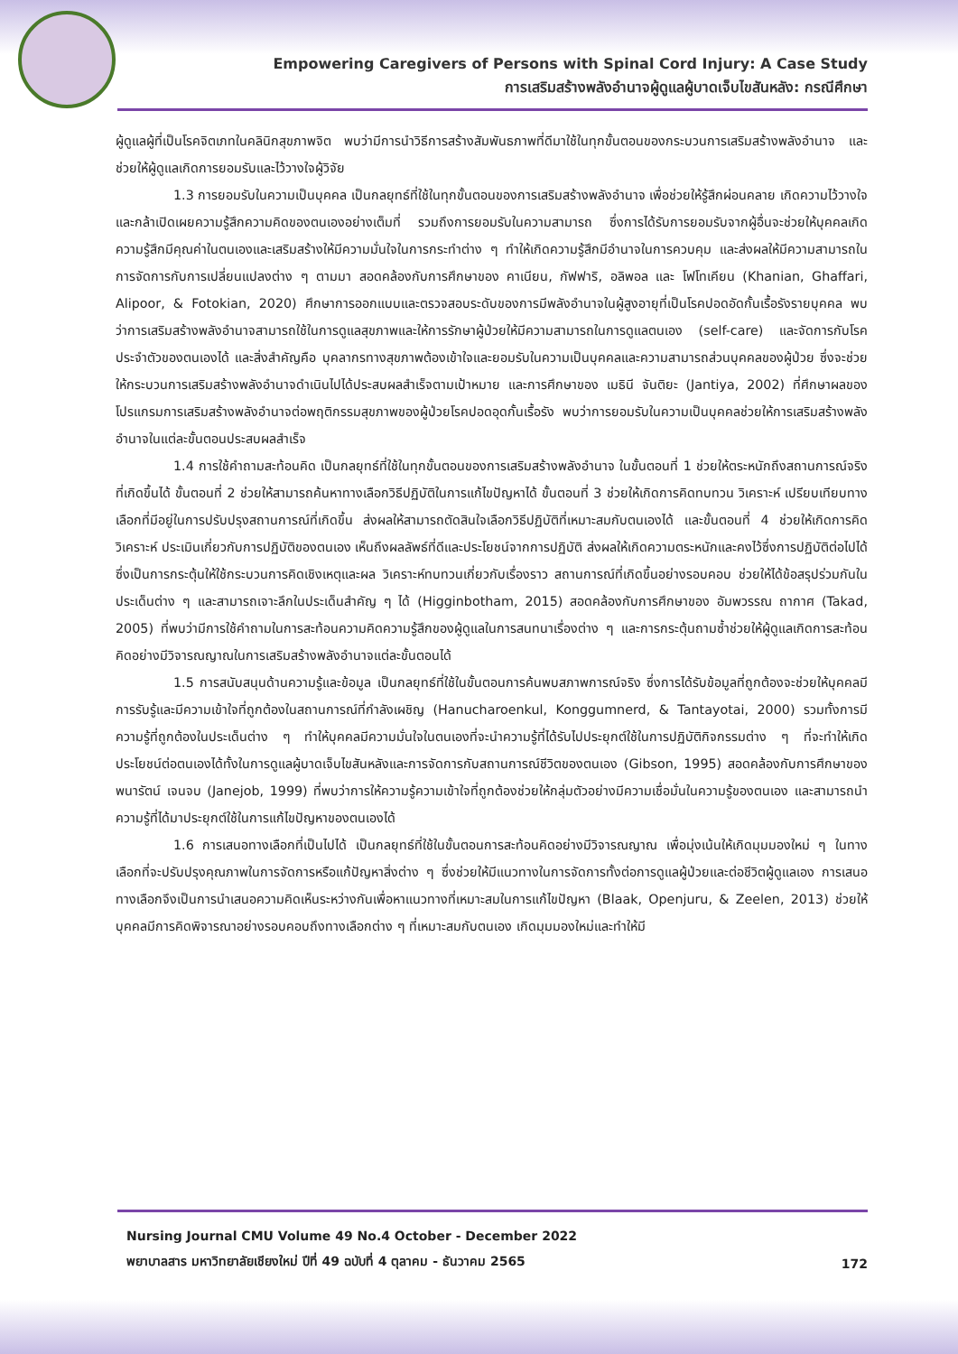Empowering Caregivers of Persons with Spinal Cord Injury: A Case Study
การเสริมสร้างพลังอำนาจผู้ดูแลผู้บาดเจ็บไขสันหลัง: กรณีศึกษา
ผู้ดูแลผู้ที่เป็นโรคจิตเภทในคลินิกสุขภาพจิต พบว่ามีการนำวิธีการสร้างสัมพันธภาพที่ดีมาใช้ในทุกขั้นตอนของกระบวนการเสริมสร้างพลังอำนาจ และช่วยให้ผู้ดูแลเกิดการยอมรับและไว้วางใจผู้วิจัย
1.3 การยอมรับในความเป็นบุคคล เป็นกลยุทธ์ที่ใช้ในทุกขั้นตอนของการเสริมสร้างพลังอำนาจ เพื่อช่วยให้รู้สึกผ่อนคลาย เกิดความไว้วางใจ และกล้าเปิดเผยความรู้สึกความคิดของตนเองอย่างเต็มที่ รวมถึงการยอมรับในความสามารถ ซึ่งการได้รับการยอมรับจากผู้อื่นจะช่วยให้บุคคลเกิดความรู้สึกมีคุณค่าในตนเองและเสริมสร้างให้มีความมั่นใจในการกระทำต่าง ๆ ทำให้เกิดความรู้สึกมีอำนาจในการควบคุม และส่งผลให้มีความสามารถในการจัดการกับการเปลี่ยนแปลงต่าง ๆ ตามมา สอดคล้องกับการศึกษาของ คาเนียน, กัฟฟาริ, อลิพอล และ โฟโทเคียน (Khanian, Ghaffari, Alipoor, & Fotokian, 2020) ศึกษาการออกแบบและตรวจสอบระดับของการมีพลังอำนาจในผู้สูงอายุที่เป็นโรคปอดอัดกั้นเรื้อรังรายบุคคล พบว่าการเสริมสร้างพลังอำนาจสามารถใช้ในการดูแลสุขภาพและให้การรักษาผู้ป่วยให้มีความสามารถในการดูแลตนเอง (self-care) และจัดการกับโรคประจำตัวของตนเองได้ และสิ่งสำคัญคือ บุคลากรทางสุขภาพต้องเข้าใจและยอมรับในความเป็นบุคคลและความสามารถส่วนบุคคลของผู้ป่วย ซึ่งจะช่วยให้กระบวนการเสริมสร้างพลังอำนาจดำเนินไปได้ประสบผลสำเร็จตามเป้าหมาย และการศึกษาของ เมธินี จันติยะ (Jantiya, 2002) ที่ศึกษาผลของโปรแกรมการเสริมสร้างพลังอำนาจต่อพฤติกรรมสุขภาพของผู้ป่วยโรคปอดอุดกั้นเรื้อรัง พบว่าการยอมรับในความเป็นบุคคลช่วยให้การเสริมสร้างพลังอำนาจในแต่ละขั้นตอนประสบผลสำเร็จ
1.4 การใช้คำถามสะท้อนคิด เป็นกลยุทธ์ที่ใช้ในทุกขั้นตอนของการเสริมสร้างพลังอำนาจ ในขั้นตอนที่ 1 ช่วยให้ตระหนักถึงสถานการณ์จริงที่เกิดขึ้นได้ ขั้นตอนที่ 2 ช่วยให้สามารถค้นหาทางเลือกวิธีปฏิบัติในการแก้ไขปัญหาได้ ขั้นตอนที่ 3 ช่วยให้เกิดการคิดทบทวน วิเคราะห์ เปรียบเทียบทางเลือกที่มีอยู่ในการปรับปรุงสถานการณ์ที่เกิดขึ้น ส่งผลให้สามารถตัดสินใจเลือกวิธีปฏิบัติที่เหมาะสมกับตนเองได้ และขั้นตอนที่ 4 ช่วยให้เกิดการคิด วิเคราะห์ ประเมินเกี่ยวกับการปฏิบัติของตนเอง เห็นถึงผลลัพธ์ที่ดีและประโยชน์จากการปฏิบัติ ส่งผลให้เกิดความตระหนักและคงไว้ซึ่งการปฏิบัติต่อไปได้ ซึ่งเป็นการกระตุ้นให้ใช้กระบวนการคิดเชิงเหตุและผล วิเคราะห์ทบทวนเกี่ยวกับเรื่องราว สถานการณ์ที่เกิดขึ้นอย่างรอบคอบ ช่วยให้ได้ข้อสรุปร่วมกันในประเด็นต่าง ๆ และสามารถเจาะลึกในประเด็นสำคัญ ๆ ได้ (Higginbotham, 2015) สอดคล้องกับการศึกษาของ อัมพวรรณ ถากาศ (Takad, 2005) ที่พบว่ามีการใช้คำถามในการสะท้อนความคิดความรู้สึกของผู้ดูแลในการสนทนาเรื่องต่าง ๆ และการกระตุ้นถามซ้ำช่วยให้ผู้ดูแลเกิดการสะท้อนคิดอย่างมีวิจารณญาณในการเสริมสร้างพลังอำนาจแต่ละขั้นตอนได้
1.5 การสนับสนุนด้านความรู้และข้อมูล เป็นกลยุทธ์ที่ใช้ในขั้นตอนการค้นพบสภาพการณ์จริง ซึ่งการได้รับข้อมูลที่ถูกต้องจะช่วยให้บุคคลมีการรับรู้และมีความเข้าใจที่ถูกต้องในสถานการณ์ที่กำลังเผชิญ (Hanucharoenkul, Konggumnerd, & Tantayotai, 2000) รวมทั้งการมีความรู้ที่ถูกต้องในประเด็นต่าง ๆ ทำให้บุคคลมีความมั่นใจในตนเองที่จะนำความรู้ที่ได้รับไปประยุกต์ใช้ในการปฏิบัติกิจกรรมต่าง ๆ ที่จะทำให้เกิดประโยชน์ต่อตนเองได้ทั้งในการดูแลผู้บาดเจ็บไขสันหลังและการจัดการกับสถานการณ์ชีวิตของตนเอง (Gibson, 1995) สอดคล้องกับการศึกษาของ พนารัตน์ เจนจบ (Janejob, 1999) ที่พบว่าการให้ความรู้ความเข้าใจที่ถูกต้องช่วยให้กลุ่มตัวอย่างมีความเชื่อมั่นในความรู้ของตนเอง และสามารถนำความรู้ที่ได้มาประยุกต์ใช้ในการแก้ไขปัญหาของตนเองได้
1.6 การเสนอทางเลือกที่เป็นไปได้ เป็นกลยุทธ์ที่ใช้ในขั้นตอนการสะท้อนคิดอย่างมีวิจารณญาณ เพื่อมุ่งเน้นให้เกิดมุมมองใหม่ ๆ ในทางเลือกที่จะปรับปรุงคุณภาพในการจัดการหรือแก้ปัญหาสิ่งต่าง ๆ ซึ่งช่วยให้มีแนวทางในการจัดการทั้งต่อการดูแลผู้ป่วยและต่อชีวิตผู้ดูแลเอง การเสนอทางเลือกจึงเป็นการนำเสนอความคิดเห็นระหว่างกันเพื่อหาแนวทางที่เหมาะสมในการแก้ไขปัญหา (Blaak, Openjuru, & Zeelen, 2013) ช่วยให้บุคคลมีการคิดพิจารณาอย่างรอบคอบถึงทางเลือกต่าง ๆ ที่เหมาะสมกับตนเอง เกิดมุมมองใหม่และทำให้มี
Nursing Journal CMU Volume 49 No.4 October - December 2022
พยาบาลสาร มหาวิทยาลัยเชียงใหม่ ปีที่ 49 ฉบับที่ 4 ตุลาคม - ธันวาคม 2565
172